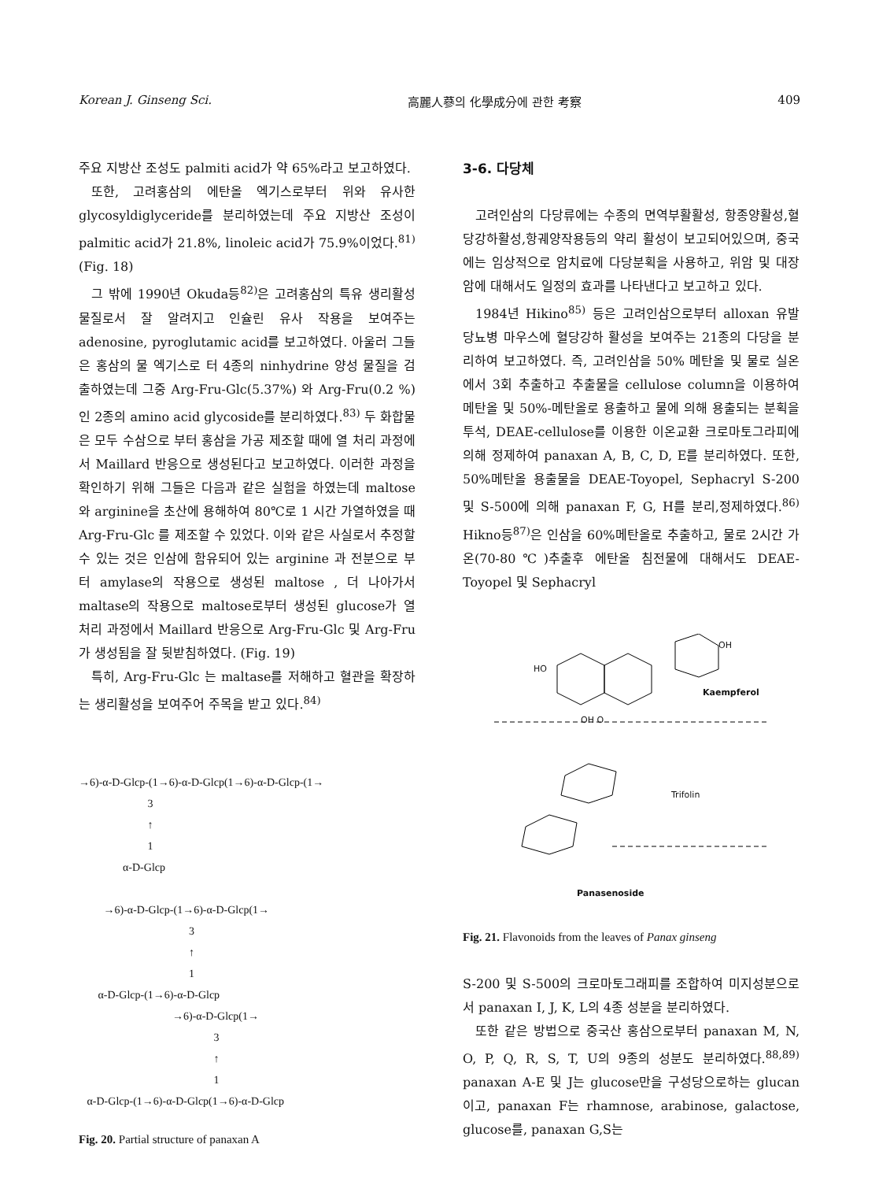Korean J. Ginseng Sci. 高麗人蔘의 化學成分에 관한 考察 409
주요 지방산 조성도 palmiti acid가 약 65%라고 보고하였다.
또한, 고려홍삼의 에탄올 엑기스로부터 위와 유사한 glycosyldiglyceride를 분리하였는데 주요 지방산 조성이 palmitic acid가 21.8%, linoleic acid가 75.9%이었다.<sup>81)</sup> (Fig. 18)
그 밖에 1990년 Okuda등<sup>82)</sup>은 고려홍삼의 특유 생리활성 물질로서 잘 알려지고 인슐린 유사 작용을 보여주는 adenosine, pyroglutamic acid를 보고하였다. 아울러 그들은 홍삼의 물 엑기스로 터 4종의 ninhydrine 양성 물질을 검출하였는데 그중 Arg-Fru-Glc(5.37%) 와 Arg-Fru(0.2 %) 인 2종의 amino acid glycoside를 분리하였다.<sup>83)</sup> 두 화합물은 모두 수삼으로 부터 홍삼을 가공 제조할 때에 열 처리 과정에서 Maillard 반응으로 생성된다고 보고하였다. 이러한 과정을 확인하기 위해 그들은 다음과 같은 실험을 하였는데 maltose와 arginine을 초산에 용해하여 80℃로 1 시간 가열하였을 때 Arg-Fru-Glc 를 제조할 수 있었다. 이와 같은 사실로서 추정할 수 있는 것은 인삼에 함유되어 있는 arginine 과 전분으로 부터 amylase의 작용으로 생성된 maltose , 더 나아가서 maltase의 작용으로 maltose로부터 생성된 glucose가 열 처리 과정에서 Maillard 반응으로 Arg-Fru-Glc 및 Arg-Fru가 생성됨을 잘 뒷받침하였다. (Fig. 19)
특히, Arg-Fru-Glc 는 maltase를 저해하고 혈관을 확장하는 생리활성을 보여주어 주목을 받고 있다.<sup>84)</sup>
→6)-α-D-Glcp-(1→6)-α-D-Glcp(1→6)-α-D-Glcp-(1→ 3 ↑ 1 α-D-Glcp →6)-α-D-Glcp-(1→6)-α-D-Glcp(1→ 3 ↑ 1 α-D-Glcp-(1→6)-α-D-Glcp →6)-α-D-Glcp(1→ 3 ↑ 1 α-D-Glcp-(1→6)-α-D-Glcp(1→6)-α-D-Glcp
Fig. 20. Partial structure of panaxan A
3-6. 다당체
고려인삼의 다당류에는 수종의 면역부활활성, 항종양활성,혈당강하활성,항궤양작용등의 약리 활성이 보고되어있으며, 중국에는 임상적으로 암치료에 다당분획을 사용하고, 위암 및 대장암에 대해서도 일정의 효과를 나타낸다고 보고하고 있다.
1984년 Hikino<sup>85)</sup> 등은 고려인삼으로부터 alloxan 유발 당뇨병 마우스에 혈당강하 활성을 보여주는 21종의 다당을 분리하여 보고하였다. 즉, 고려인삼을 50% 메탄올 및 물로 실온에서 3회 추출하고 추출물을 cellulose column을 이용하여 메탄올 및 50%-메탄올로 용출하고 물에 의해 용출되는 분획을 투석, DEAE-cellulose를 이용한 이온교환 크로마토그라피에 의해 정제하여 panaxan A, B, C, D, E를 분리하였다. 또한, 50%메탄올 용출물을 DEAE-Toyopel, Sephacryl S-200 및 S-500에 의해 panaxan F, G, H를 분리,정제하였다.<sup>86)</sup> Hikno등<sup>87)</sup>은 인삼을 60%메탄올로 추출하고, 물로 2시간 가온(70-80℃)추출후 에탄올 침전물에 대해서도 DEAE-Toyopel 및 Sephacryl
HO
OH
OH O
Kaempferol
Trifolin
Panasenoside
Fig. 21. Flavonoids from the leaves of Panax ginseng
S-200 및 S-500의 크로마토그래피를 조합하여 미지성분으로서 panaxan I, J, K, L의 4종 성분을 분리하였다.
또한 같은 방법으로 중국산 홍삼으로부터 panaxan M, N, O, P, Q, R, S, T, U의 9종의 성분도 분리하였다.<sup>88,89)</sup> panaxan A-E 및 J는 glucose만을 구성당으로하는 glucan이고, panaxan F는 rhamnose, arabinose, galactose, glucose를, panaxan G,S는